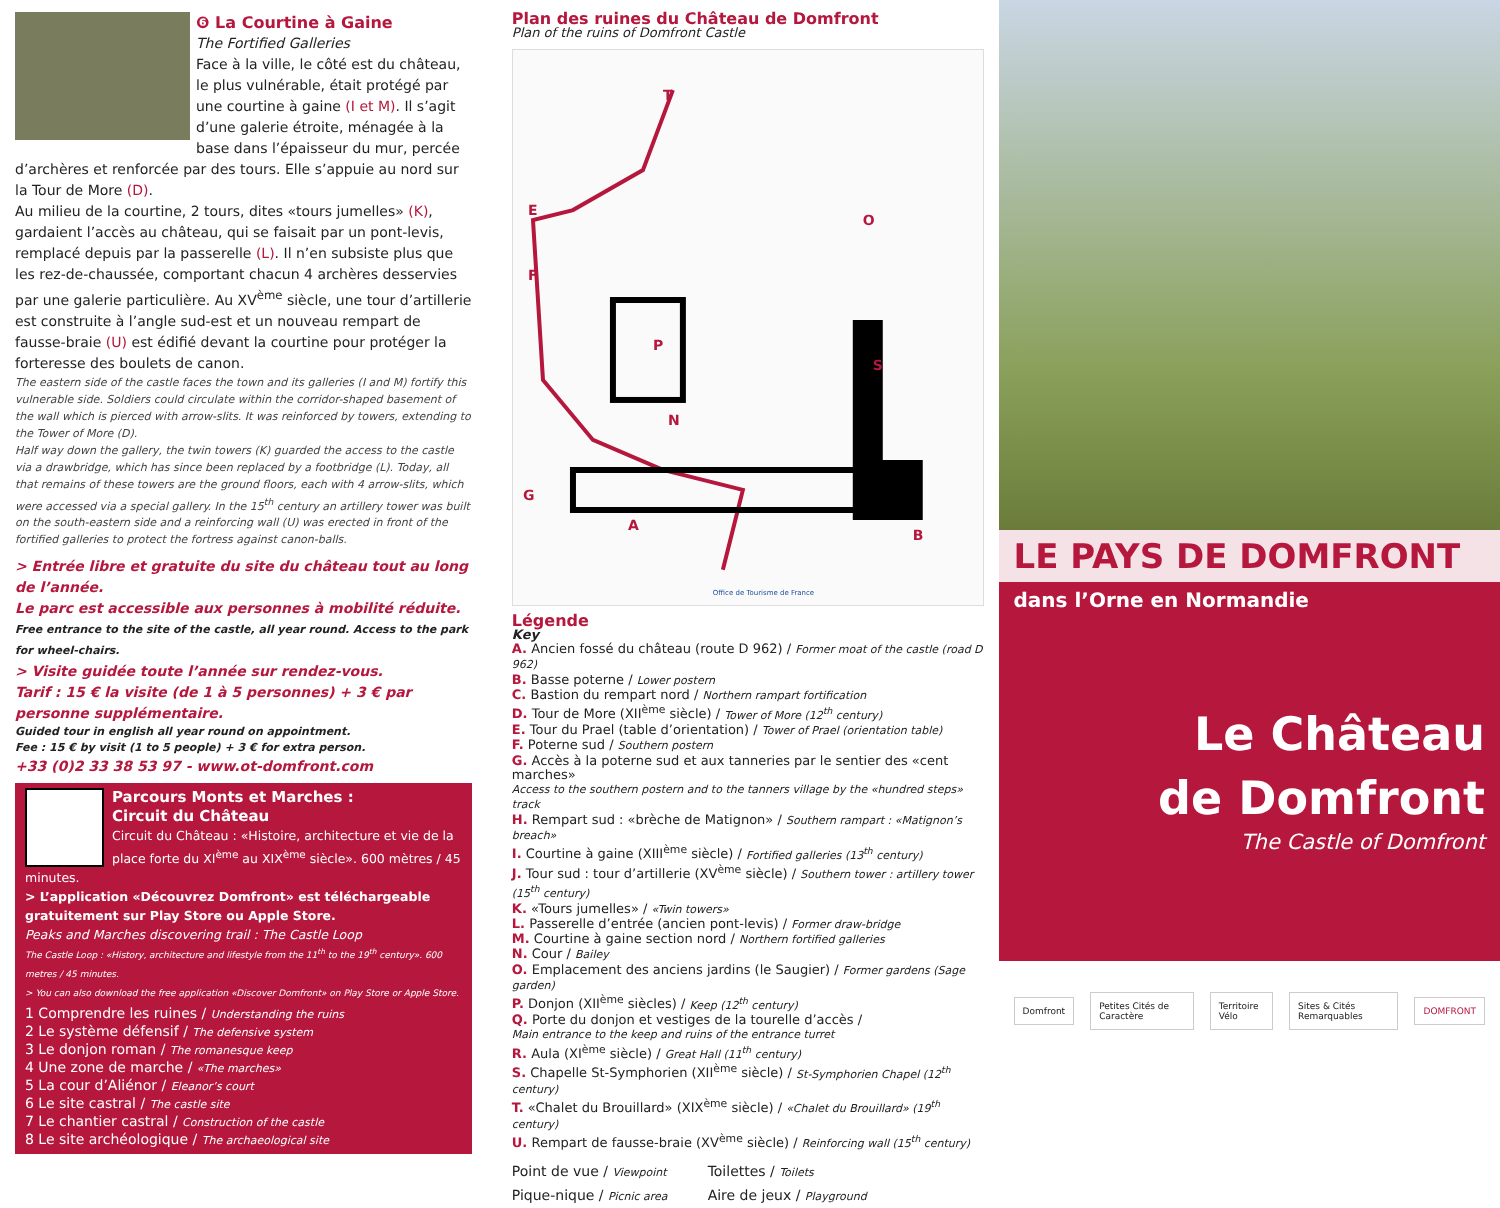❻ La Courtine à Gaine
The Fortified Galleries
Face à la ville, le côté est du château, le plus vulnérable, était protégé par une courtine à gaine (I et M). Il s’agit d’une galerie étroite, ménagée à la base dans l’épaisseur du mur, percée d’archères et renforcée par des tours. Elle s’appuie au nord sur la Tour de More (D).
Au milieu de la courtine, 2 tours, dites «tours jumelles» (K), gardaient l’accès au château, qui se faisait par un pont-levis, remplacé depuis par la passerelle (L). Il n’en subsiste plus que les rez-de-chaussée, comportant chacun 4 archères desservies par une galerie particulière. Au XV<sup>ème</sup> siècle, une tour d’artillerie est construite à l’angle sud-est et un nouveau rempart de fausse-braie (U) est édifié devant la courtine pour protéger la forteresse des boulets de canon.
The eastern side of the castle faces the town and its galleries (I and M) fortify this vulnerable side. Soldiers could circulate within the corridor-shaped basement of the wall which is pierced with arrow-slits. It was reinforced by towers, extending to the Tower of More (D).
Half way down the gallery, the twin towers (K) guarded the access to the castle via a drawbridge, which has since been replaced by a footbridge (L). Today, all that remains of these towers are the ground floors, each with 4 arrow-slits, which were accessed via a special gallery. In the 15<sup>th</sup> century an artillery tower was built on the south-eastern side and a reinforcing wall (U) was erected in front of the fortified galleries to protect the fortress against canon-balls.
> Entrée libre et gratuite du site du château tout au long de l’année.
Le parc est accessible aux personnes à mobilité réduite.
Free entrance to the site of the castle, all year round. Access to the park for wheel-chairs.
> Visite guidée toute l’année sur rendez-vous.
Tarif : 15 € la visite (de 1 à 5 personnes) + 3 € par personne supplémentaire.
Guided tour in english all year round on appointment.
Fee : 15 € by visit (1 to 5 people) + 3 € for extra person.
+33 (0)2 33 38 53 97 - www.ot-domfront.com
Parcours Monts et Marches :
Circuit du Château
Circuit du Château : «Histoire, architecture et vie de la place forte du XI<sup>ème</sup> au XIX<sup>ème</sup> siècle». 600 mètres / 45 minutes.
> L’application «Découvrez Domfront» est téléchargeable gratuitement sur Play Store ou Apple Store.
Peaks and Marches discovering trail : The Castle Loop
The Castle Loop : «History, architecture and lifestyle from the 11<sup>th</sup> to the 19<sup>th</sup> century». 600 metres / 45 minutes.
> You can also download the free application «Discover Domfront» on Play Store or Apple Store.
1 Comprendre les ruines / Understanding the ruins
2 Le système défensif / The defensive system
3 Le donjon roman / The romanesque keep
4 Une zone de marche / «The marches»
5 La cour d’Aliénor / Eleanor’s court
6 Le site castral / The castle site
7 Le chantier castral / Construction of the castle
8 Le site archéologique / The archaeological site
Plan des ruines du Château de Domfront
Plan of the ruins of Domfront Castle
T
E
F
O
P
S
N
G
A
B
Office de Tourisme de France
Légende
Key
A. Ancien fossé du château (route D 962) / Former moat of the castle (road D 962)
B. Basse poterne / Lower postern
C. Bastion du rempart nord / Northern rampart fortification
D. Tour de More (XII<sup>ème</sup> siècle) / Tower of More (12<sup>th</sup> century)
E. Tour du Prael (table d’orientation) / Tower of Prael (orientation table)
F. Poterne sud / Southern postern
G. Accès à la poterne sud et aux tanneries par le sentier des «cent marches»
Access to the southern postern and to the tanners village by the «hundred steps» track
H. Rempart sud : «brèche de Matignon» / Southern rampart : «Matignon’s breach»
I. Courtine à gaine (XIII<sup>ème</sup> siècle) / Fortified galleries (13<sup>th</sup> century)
J. Tour sud : tour d’artillerie (XV<sup>ème</sup> siècle) / Southern tower : artillery tower (15<sup>th</sup> century)
K. «Tours jumelles» / «Twin towers»
L. Passerelle d’entrée (ancien pont-levis) / Former draw-bridge
M. Courtine à gaine section nord / Northern fortified galleries
N. Cour / Bailey
O. Emplacement des anciens jardins (le Saugier) / Former gardens (Sage garden)
P. Donjon (XII<sup>ème</sup> siècles) / Keep (12<sup>th</sup> century)
Q. Porte du donjon et vestiges de la tourelle d’accès /
Main entrance to the keep and ruins of the entrance turret
R. Aula (XI<sup>ème</sup> siècle) / Great Hall (11<sup>th</sup> century)
S. Chapelle St-Symphorien (XII<sup>ème</sup> siècle) / St-Symphorien Chapel (12<sup>th</sup> century)
T. «Chalet du Brouillard» (XIX<sup>ème</sup> siècle) / «Chalet du Brouillard» (19<sup>th</sup> century)
U. Rempart de fausse-braie (XV<sup>ème</sup> siècle) / Reinforcing wall (15<sup>th</sup> century)
Point de vue / Viewpoint
Pique-nique / Picnic area
Toilettes / Toilets
Aire de jeux / Playground
LE PAYS DE DOMFRONT
dans l’Orne en Normandie
Le Château
de Domfront
The Castle of Domfront
Domfront Petites Cités de Caractère Territoire Vélo Sites & Cités Remarquables DOMFRONT